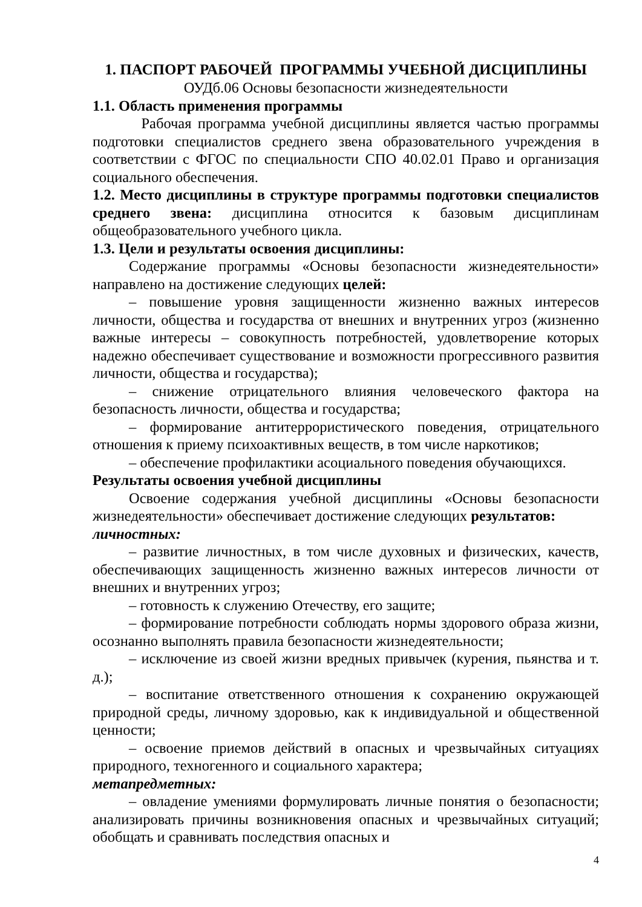1. ПАСПОРТ РАБОЧЕЙ ПРОГРАММЫ УЧЕБНОЙ ДИСЦИПЛИНЫ
ОУДб.06 Основы безопасности жизнедеятельности
1.1. Область применения программы
Рабочая программа учебной дисциплины является частью программы подготовки специалистов среднего звена образовательного учреждения в соответствии с ФГОС по специальности СПО 40.02.01 Право и организация социального обеспечения.
1.2. Место дисциплины в структуре программы подготовки специалистов среднего звена: дисциплина относится к базовым дисциплинам общеобразовательного учебного цикла.
1.3. Цели и результаты освоения дисциплины:
Содержание программы «Основы безопасности жизнедеятельности» направлено на достижение следующих целей:
– повышение уровня защищенности жизненно важных интересов личности, общества и государства от внешних и внутренних угроз (жизненно важные интересы – совокупность потребностей, удовлетворение которых надежно обеспечивает существование и возможности прогрессивного развития личности, общества и государства);
– снижение отрицательного влияния человеческого фактора на безопасность личности, общества и государства;
– формирование антитеррористического поведения, отрицательного отношения к приему психоактивных веществ, в том числе наркотиков;
– обеспечение профилактики асоциального поведения обучающихся.
Результаты освоения учебной дисциплины
Освоение содержания учебной дисциплины «Основы безопасности жизнедеятельности» обеспечивает достижение следующих результатов:
личностных:
– развитие личностных, в том числе духовных и физических, качеств, обеспечивающих защищенность жизненно важных интересов личности от внешних и внутренних угроз;
– готовность к служению Отечеству, его защите;
– формирование потребности соблюдать нормы здорового образа жизни, осознанно выполнять правила безопасности жизнедеятельности;
– исключение из своей жизни вредных привычек (курения, пьянства и т. д.);
– воспитание ответственного отношения к сохранению окружающей природной среды, личному здоровью, как к индивидуальной и общественной ценности;
– освоение приемов действий в опасных и чрезвычайных ситуациях природного, техногенного и социального характера;
метапредметных:
– овладение умениями формулировать личные понятия о безопасности; анализировать причины возникновения опасных и чрезвычайных ситуаций; обобщать и сравнивать последствия опасных и
4